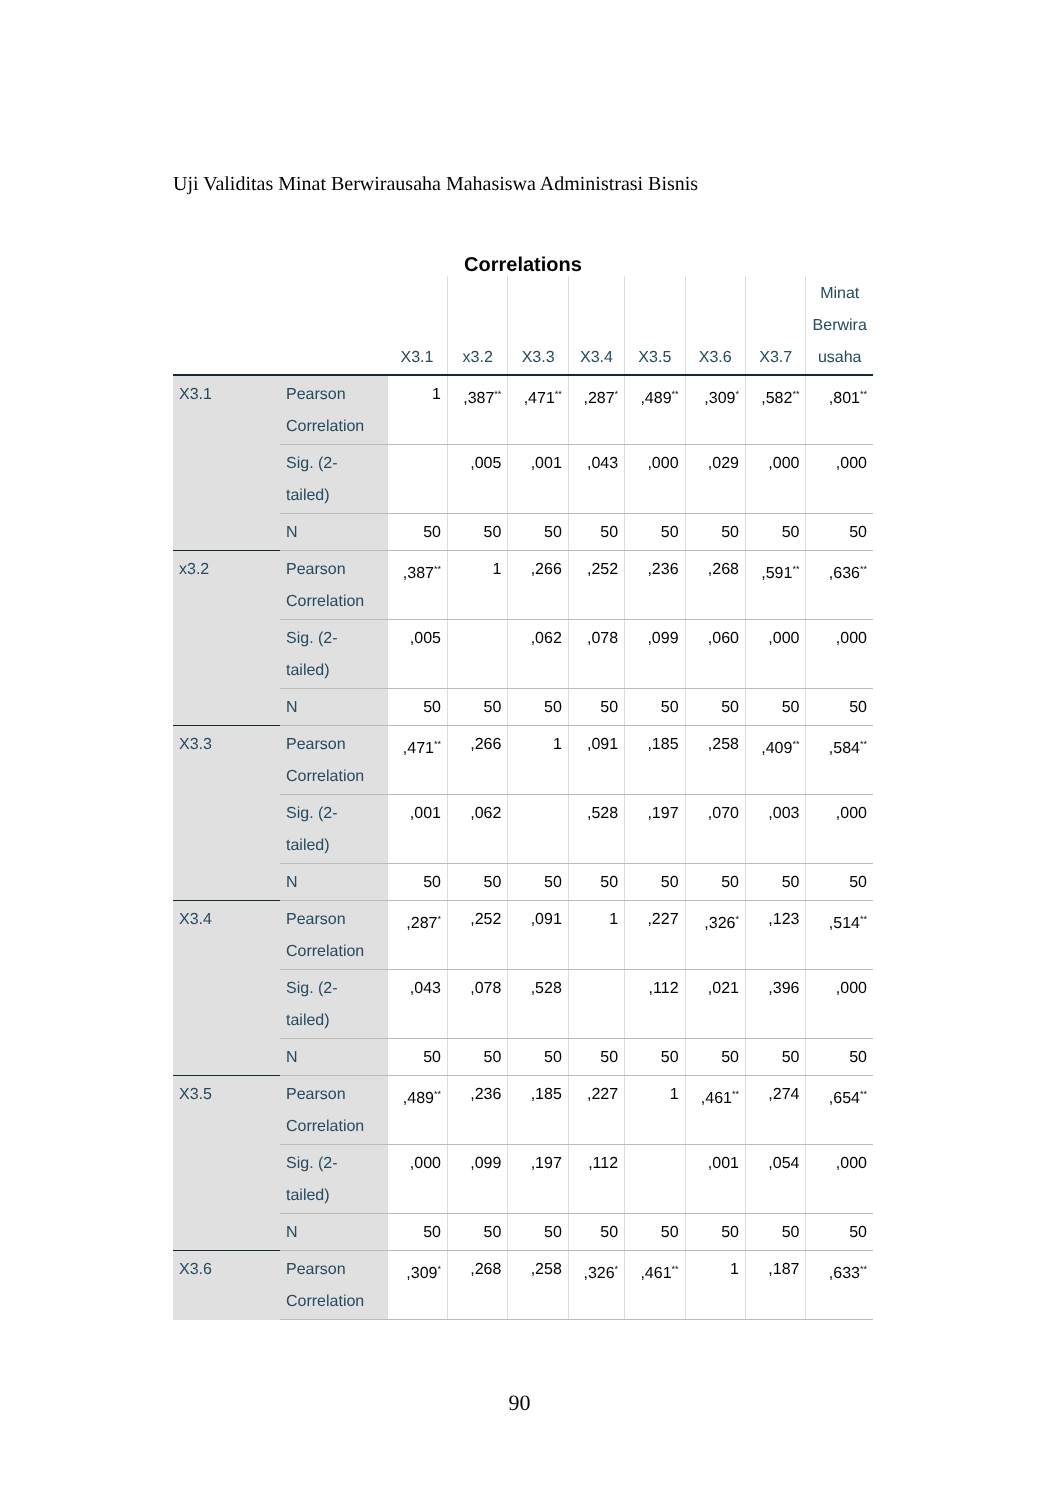Uji Validitas Minat Berwirausaha Mahasiswa Administrasi Bisnis
Correlations
| | | X3.1 | x3.2 | X3.3 | X3.4 | X3.5 | X3.6 | X3.7 | Minat Berwira usaha |
| --- | --- | --- | --- | --- | --- | --- | --- | --- | --- |
| X3.1 | Pearson Correlation | 1 | ,387<sup>**</sup> | ,471<sup>**</sup> | ,287<sup>*</sup> | ,489<sup>**</sup> | ,309<sup>*</sup> | ,582<sup>**</sup> | ,801<sup>**</sup> |
| | Sig. (2-tailed) | | ,005 | ,001 | ,043 | ,000 | ,029 | ,000 | ,000 |
| | N | 50 | 50 | 50 | 50 | 50 | 50 | 50 | 50 |
| x3.2 | Pearson Correlation | ,387<sup>**</sup> | 1 | ,266 | ,252 | ,236 | ,268 | ,591<sup>**</sup> | ,636<sup>**</sup> |
| | Sig. (2-tailed) | ,005 | | ,062 | ,078 | ,099 | ,060 | ,000 | ,000 |
| | N | 50 | 50 | 50 | 50 | 50 | 50 | 50 | 50 |
| X3.3 | Pearson Correlation | ,471<sup>**</sup> | ,266 | 1 | ,091 | ,185 | ,258 | ,409<sup>**</sup> | ,584<sup>**</sup> |
| | Sig. (2-tailed) | ,001 | ,062 | | ,528 | ,197 | ,070 | ,003 | ,000 |
| | N | 50 | 50 | 50 | 50 | 50 | 50 | 50 | 50 |
| X3.4 | Pearson Correlation | ,287<sup>*</sup> | ,252 | ,091 | 1 | ,227 | ,326<sup>*</sup> | ,123 | ,514<sup>**</sup> |
| | Sig. (2-tailed) | ,043 | ,078 | ,528 | | ,112 | ,021 | ,396 | ,000 |
| | N | 50 | 50 | 50 | 50 | 50 | 50 | 50 | 50 |
| X3.5 | Pearson Correlation | ,489<sup>**</sup> | ,236 | ,185 | ,227 | 1 | ,461<sup>**</sup> | ,274 | ,654<sup>**</sup> |
| | Sig. (2-tailed) | ,000 | ,099 | ,197 | ,112 | | ,001 | ,054 | ,000 |
| | N | 50 | 50 | 50 | 50 | 50 | 50 | 50 | 50 |
| X3.6 | Pearson Correlation | ,309<sup>*</sup> | ,268 | ,258 | ,326<sup>*</sup> | ,461<sup>**</sup> | 1 | ,187 | ,633<sup>**</sup> |
90